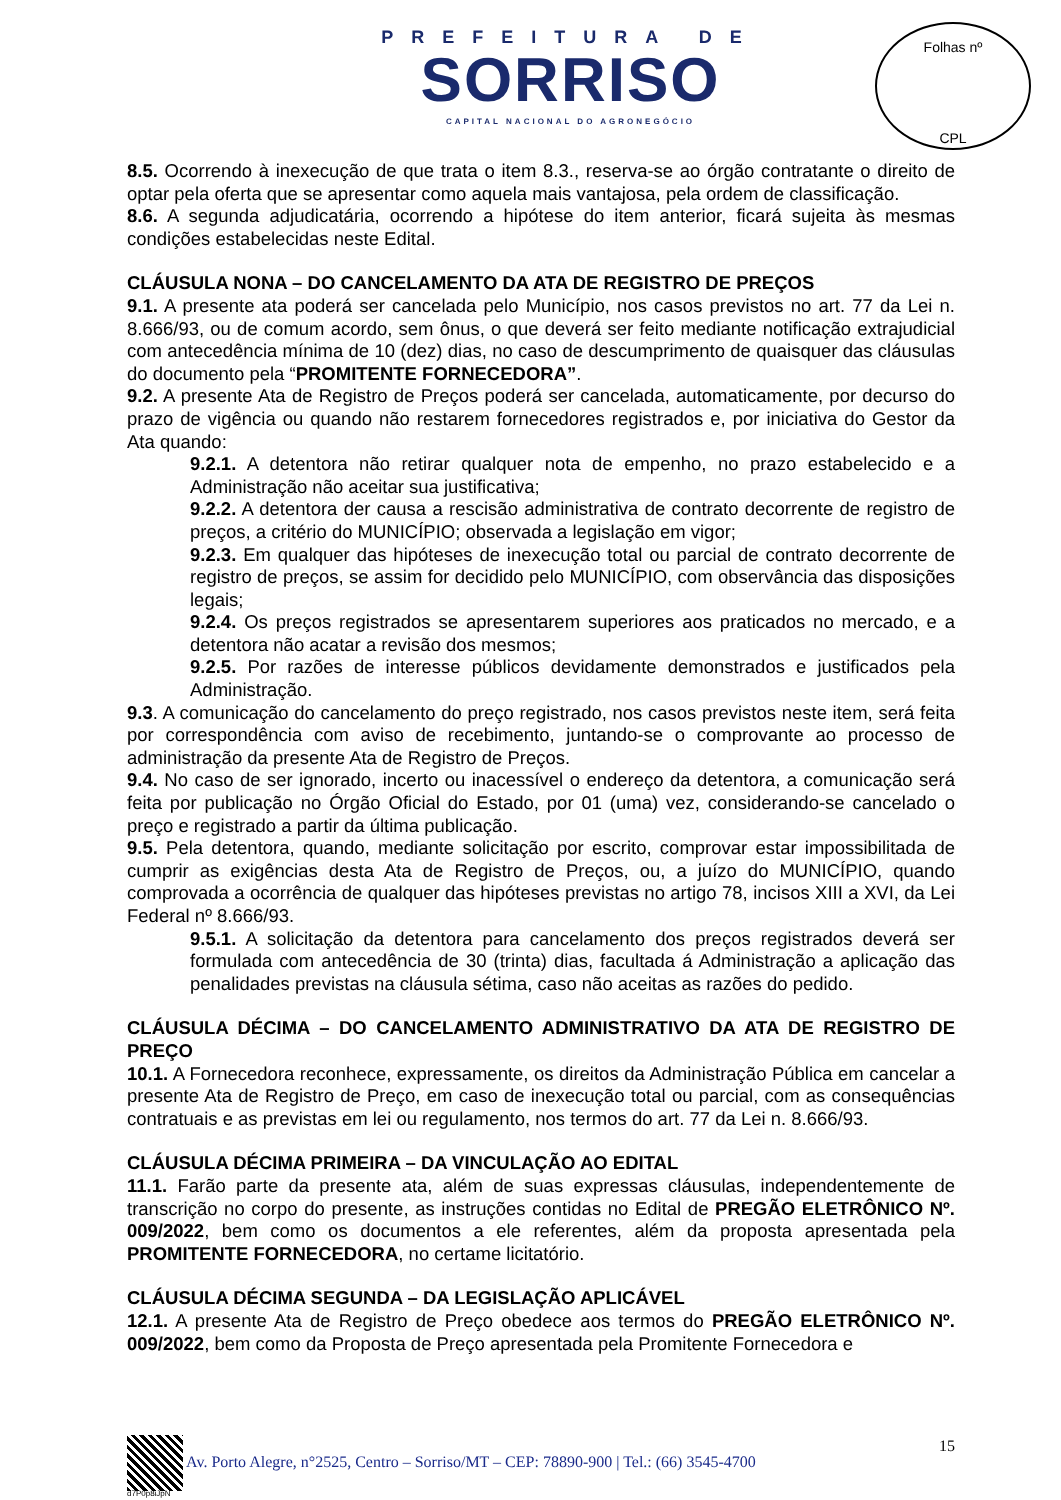PREFEITURA DE
SORRISO
CAPITAL NACIONAL DO AGRONEGÓCIO
Folhas nº
CPL
8.5. Ocorrendo à inexecução de que trata o item 8.3., reserva-se ao órgão contratante o direito de optar pela oferta que se apresentar como aquela mais vantajosa, pela ordem de classificação.
8.6. A segunda adjudicatária, ocorrendo a hipótese do item anterior, ficará sujeita às mesmas condições estabelecidas neste Edital.
CLÁUSULA NONA – DO CANCELAMENTO DA ATA DE REGISTRO DE PREÇOS
9.1. A presente ata poderá ser cancelada pelo Município, nos casos previstos no art. 77 da Lei n. 8.666/93, ou de comum acordo, sem ônus, o que deverá ser feito mediante notificação extrajudicial com antecedência mínima de 10 (dez) dias, no caso de descumprimento de quaisquer das cláusulas do documento pela “PROMITENTE FORNECEDORA”.
9.2. A presente Ata de Registro de Preços poderá ser cancelada, automaticamente, por decurso do prazo de vigência ou quando não restarem fornecedores registrados e, por iniciativa do Gestor da Ata quando:
9.2.1. A detentora não retirar qualquer nota de empenho, no prazo estabelecido e a Administração não aceitar sua justificativa;
9.2.2. A detentora der causa a rescisão administrativa de contrato decorrente de registro de preços, a critério do MUNICÍPIO; observada a legislação em vigor;
9.2.3. Em qualquer das hipóteses de inexecução total ou parcial de contrato decorrente de registro de preços, se assim for decidido pelo MUNICÍPIO, com observância das disposições legais;
9.2.4. Os preços registrados se apresentarem superiores aos praticados no mercado, e a detentora não acatar a revisão dos mesmos;
9.2.5. Por razões de interesse públicos devidamente demonstrados e justificados pela Administração.
9.3. A comunicação do cancelamento do preço registrado, nos casos previstos neste item, será feita por correspondência com aviso de recebimento, juntando-se o comprovante ao processo de administração da presente Ata de Registro de Preços.
9.4. No caso de ser ignorado, incerto ou inacessível o endereço da detentora, a comunicação será feita por publicação no Órgão Oficial do Estado, por 01 (uma) vez, considerando-se cancelado o preço e registrado a partir da última publicação.
9.5. Pela detentora, quando, mediante solicitação por escrito, comprovar estar impossibilitada de cumprir as exigências desta Ata de Registro de Preços, ou, a juízo do MUNICÍPIO, quando comprovada a ocorrência de qualquer das hipóteses previstas no artigo 78, incisos XIII a XVI, da Lei Federal nº 8.666/93.
9.5.1. A solicitação da detentora para cancelamento dos preços registrados deverá ser formulada com antecedência de 30 (trinta) dias, facultada á Administração a aplicação das penalidades previstas na cláusula sétima, caso não aceitas as razões do pedido.
CLÁUSULA DÉCIMA – DO CANCELAMENTO ADMINISTRATIVO DA ATA DE REGISTRO DE PREÇO
10.1. A Fornecedora reconhece, expressamente, os direitos da Administração Pública em cancelar a presente Ata de Registro de Preço, em caso de inexecução total ou parcial, com as consequências contratuais e as previstas em lei ou regulamento, nos termos do art. 77 da Lei n. 8.666/93.
CLÁUSULA DÉCIMA PRIMEIRA – DA VINCULAÇÃO AO EDITAL
11.1. Farão parte da presente ata, além de suas expressas cláusulas, independentemente de transcrição no corpo do presente, as instruções contidas no Edital de PREGÃO ELETRÔNICO Nº. 009/2022, bem como os documentos a ele referentes, além da proposta apresentada pela PROMITENTE FORNECEDORA, no certame licitatório.
CLÁUSULA DÉCIMA SEGUNDA – DA LEGISLAÇÃO APLICÁVEL
12.1. A presente Ata de Registro de Preço obedece aos termos do PREGÃO ELETRÔNICO Nº. 009/2022, bem como da Proposta de Preço apresentada pela Promitente Fornecedora e
Av. Porto Alegre, n°2525, Centro – Sorriso/MT – CEP: 78890-900 | Tel.: (66) 3545-4700 15
d7P0p8iJpN